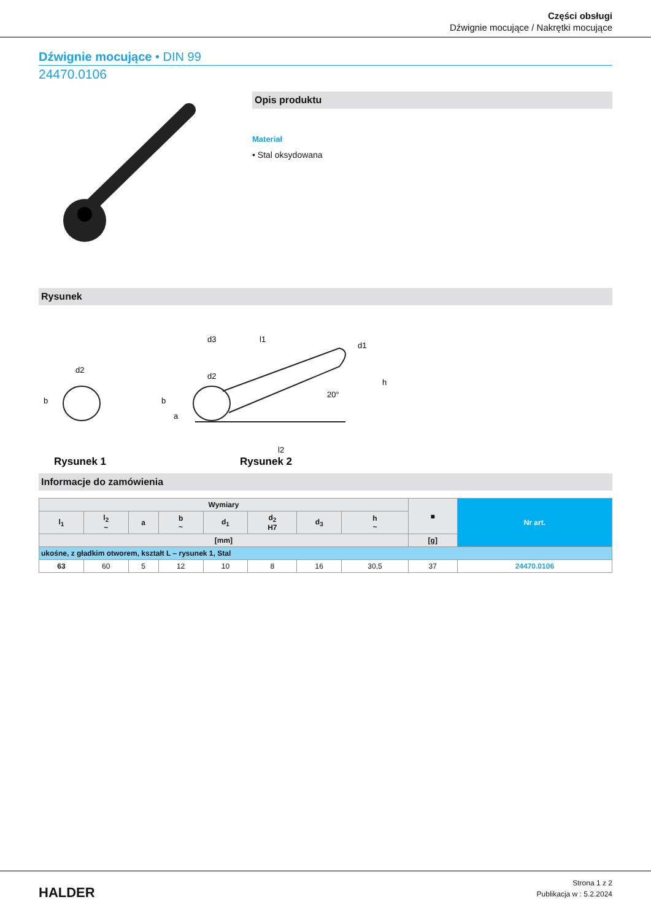Części obsługi
Dźwignie mocujące / Nakrętki mocujące
Dźwignie mocujące • DIN 99
24470.0106
Opis produktu
Materiał
• Stal oksydowana
Rysunek
Rysunek 1
Rysunek 2
d2
d2
d3
l1
l2
h
b
20°
d1
b
a
Informacje do zamówienia
| Wymiary | | | | | | | | ■ | Nr art. |
| --- | --- | --- | --- | --- | --- | --- | --- | --- | --- |
| l<sub>1</sub> | l<sub>2</sub> ~ | a | b ~ | d<sub>1</sub> | d<sub>2</sub> H7 | d<sub>3</sub> | h ~ | | |
| [mm] | | | | | | | | [g] | |
| ukośne, z gładkim otworem, kształt L – rysunek 1, Stal | | | | | | | | | |
| 63 | 60 | 5 | 12 | 10 | 8 | 16 | 30,5 | 37 | 24470.0106 |
HALDER
Strona 1 z 2
Publikacja w : 5.2.2024